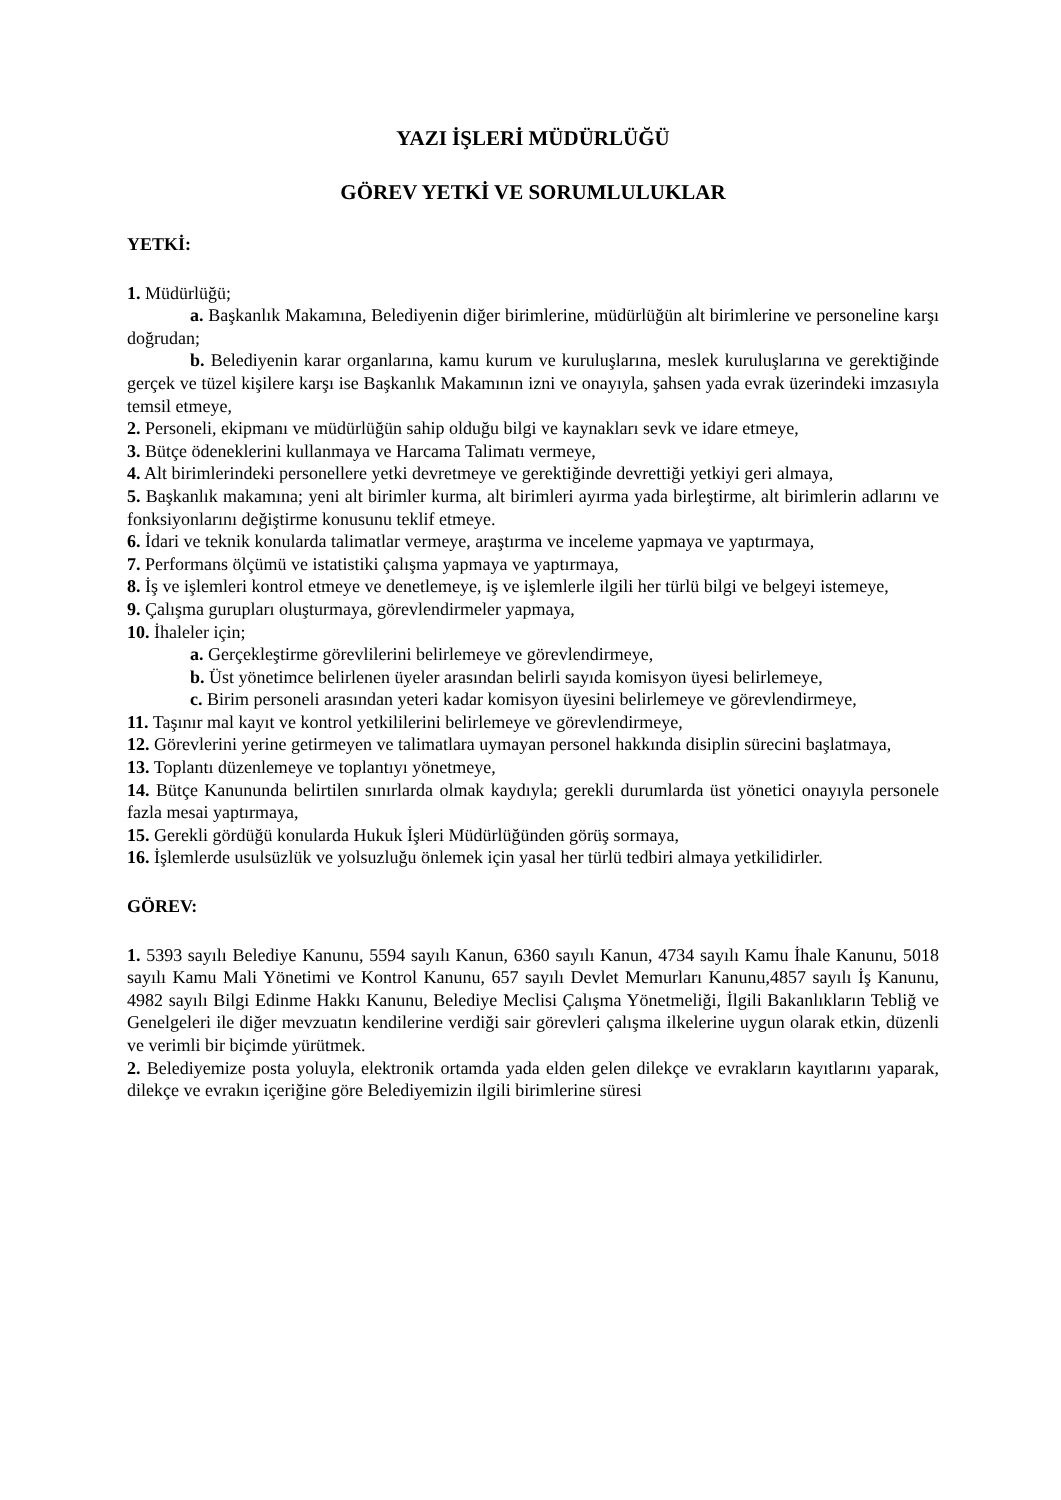YAZI İŞLERİ MÜDÜRLÜĞÜ
GÖREV YETKİ VE SORUMLULUKLAR
YETKİ:
1. Müdürlüğü;
a. Başkanlık Makamına, Belediyenin diğer birimlerine, müdürlüğün alt birimlerine ve personeline karşı doğrudan;
b. Belediyenin karar organlarına, kamu kurum ve kuruluşlarına, meslek kuruluşlarına ve gerektiğinde gerçek ve tüzel kişilere karşı ise Başkanlık Makamının izni ve onayıyla, şahsen yada evrak üzerindeki imzasıyla temsil etmeye,
2. Personeli, ekipmanı ve müdürlüğün sahip olduğu bilgi ve kaynakları sevk ve idare etmeye,
3. Bütçe ödeneklerini kullanmaya ve Harcama Talimatı vermeye,
4. Alt birimlerindeki personellere yetki devretmeye ve gerektiğinde devrettiği yetkiyi geri almaya,
5. Başkanlık makamına; yeni alt birimler kurma, alt birimleri ayırma yada birleştirme, alt birimlerin adlarını ve fonksiyonlarını değiştirme konusunu teklif etmeye.
6. İdari ve teknik konularda talimatlar vermeye, araştırma ve inceleme yapmaya ve yaptırmaya,
7. Performans ölçümü ve istatistiki çalışma yapmaya ve yaptırmaya,
8. İş ve işlemleri kontrol etmeye ve denetlemeye, iş ve işlemlerle ilgili her türlü bilgi ve belgeyi istemeye,
9. Çalışma gurupları oluşturmaya, görevlendirmeler yapmaya,
10. İhaleler için;
a. Gerçekleştirme görevlilerini belirlemeye ve görevlendirmeye,
b. Üst yönetimce belirlenen üyeler arasından belirli sayıda komisyon üyesi belirlemeye,
c. Birim personeli arasından yeteri kadar komisyon üyesini belirlemeye ve görevlendirmeye,
11. Taşınır mal kayıt ve kontrol yetkililerini belirlemeye ve görevlendirmeye,
12. Görevlerini yerine getirmeyen ve talimatlara uymayan personel hakkında disiplin sürecini başlatmaya,
13. Toplantı düzenlemeye ve toplantıyı yönetmeye,
14. Bütçe Kanununda belirtilen sınırlarda olmak kaydıyla; gerekli durumlarda üst yönetici onayıyla personele fazla mesai yaptırmaya,
15. Gerekli gördüğü konularda Hukuk İşleri Müdürlüğünden görüş sormaya,
16. İşlemlerde usulsüzlük ve yolsuzluğu önlemek için yasal her türlü tedbiri almaya yetkilidirler.
GÖREV:
1. 5393 sayılı Belediye Kanunu, 5594 sayılı Kanun, 6360 sayılı Kanun, 4734 sayılı Kamu İhale Kanunu, 5018 sayılı Kamu Mali Yönetimi ve Kontrol Kanunu, 657 sayılı Devlet Memurları Kanunu,4857 sayılı İş Kanunu, 4982 sayılı Bilgi Edinme Hakkı Kanunu, Belediye Meclisi Çalışma Yönetmeliği, İlgili Bakanlıkların Tebliğ ve Genelgeleri ile diğer mevzuatın kendilerine verdiği sair görevleri çalışma ilkelerine uygun olarak etkin, düzenli ve verimli bir biçimde yürütmek.
2. Belediyemize posta yoluyla, elektronik ortamda yada elden gelen dilekçe ve evrakların kayıtlarını yaparak, dilekçe ve evrakın içeriğine göre Belediyemizin ilgili birimlerine süresi